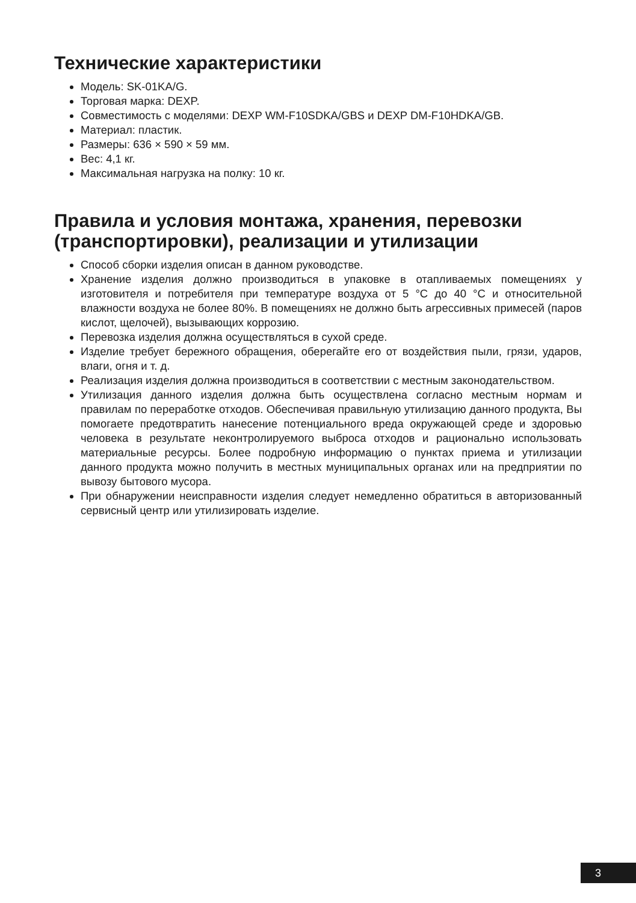Технические характеристики
Модель: SK-01KA/G.
Торговая марка: DEXP.
Совместимость с моделями: DEXP WM-F10SDKA/GBS и DEXP DM-F10HDKA/GB.
Материал: пластик.
Размеры: 636 × 590 × 59 мм.
Вес: 4,1 кг.
Максимальная нагрузка на полку: 10 кг.
Правила и условия монтажа, хранения, перевозки (транспортировки), реализации и утилизации
Способ сборки изделия описан в данном руководстве.
Хранение изделия должно производиться в упаковке в отапливаемых помещениях у изготовителя и потребителя при температуре воздуха от 5 °C до 40 °C и относительной влажности воздуха не более 80%. В помещениях не должно быть агрессивных примесей (паров кислот, щелочей), вызывающих коррозию.
Перевозка изделия должна осуществляться в сухой среде.
Изделие требует бережного обращения, оберегайте его от воздействия пыли, грязи, ударов, влаги, огня и т. д.
Реализация изделия должна производиться в соответствии с местным законодательством.
Утилизация данного изделия должна быть осуществлена согласно местным нормам и правилам по переработке отходов. Обеспечивая правильную утилизацию данного продукта, Вы помогаете предотвратить нанесение потенциального вреда окружающей среде и здоровью человека в результате неконтролируемого выброса отходов и рационально использовать материальные ресурсы. Более подробную информацию о пунктах приема и утилизации данного продукта можно получить в местных муниципальных органах или на предприятии по вывозу бытового мусора.
При обнаружении неисправности изделия следует немедленно обратиться в авторизованный сервисный центр или утилизировать изделие.
3